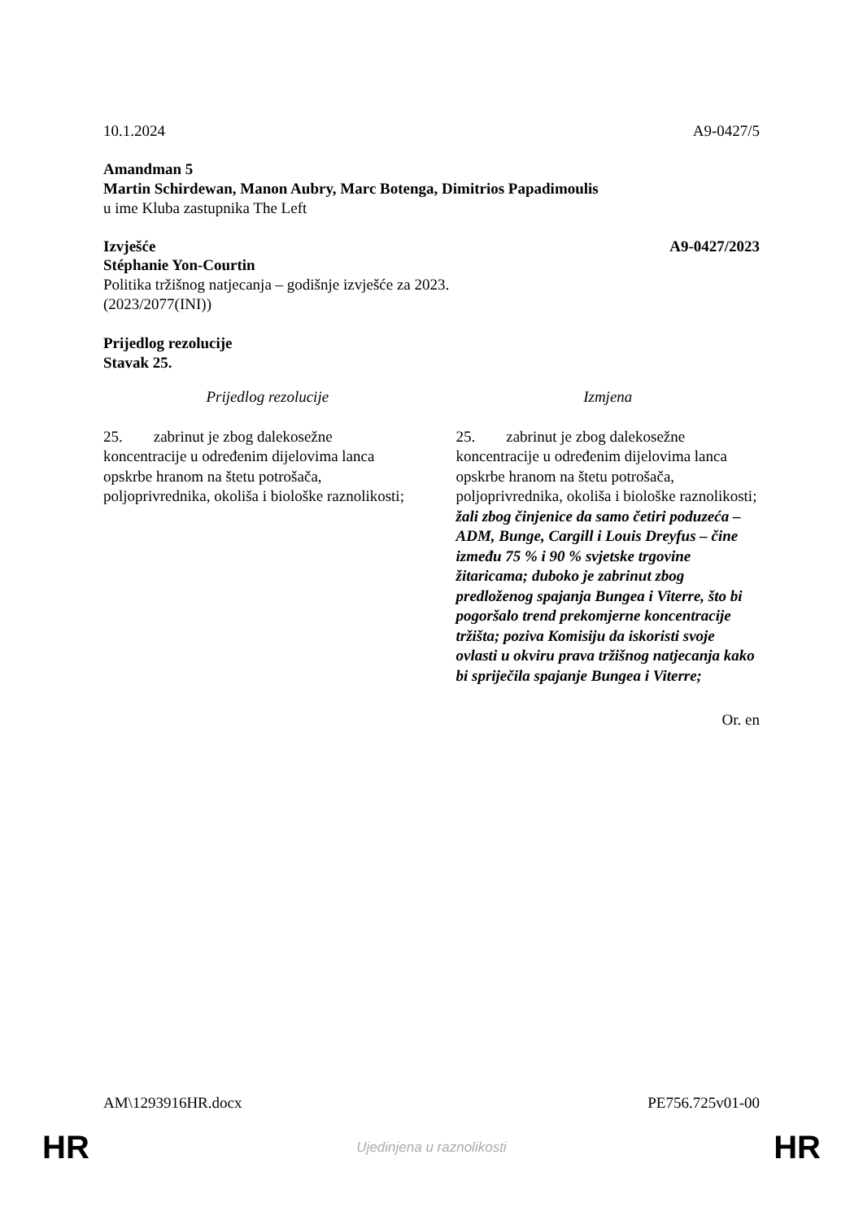10.1.2024 A9-0427/5
Amandman 5
Martin Schirdewan, Manon Aubry, Marc Botenga, Dimitrios Papadimoulis
u ime Kluba zastupnika The Left
Izvješće A9-0427/2023
Stéphanie Yon-Courtin
Politika tržišnog natjecanja – godišnje izvješće za 2023.
(2023/2077(INI))
Prijedlog rezolucije
Stavak 25.
| Prijedlog rezolucije | Izmjena |
| --- | --- |
| 25. zabrinut je zbog dalekosežne koncentracije u određenim dijelovima lanca opskrbe hranom na štetu potrošača, poljoprivrednika, okoliša i biološke raznolikosti; | 25. zabrinut je zbog dalekosežne koncentracije u određenim dijelovima lanca opskrbe hranom na štetu potrošača, poljoprivrednika, okoliša i biološke raznolikosti; žali zbog činjenice da samo četiri poduzeća – ADM, Bunge, Cargill i Louis Dreyfus – čine između 75 % i 90 % svjetske trgovine žitaricama; duboko je zabrinut zbog predloženog spajanja Bungea i Viterre, što bi pogoršalo trend prekomjerne koncentracije tržišta; poziva Komisiju da iskoristi svoje ovlasti u okviru prava tržišnog natjecanja kako bi spriječila spajanje Bungea i Viterre; |
Or. en
AM\1293916HR.docx PE756.725v01-00
HR Ujedinjena u raznolikosti HR